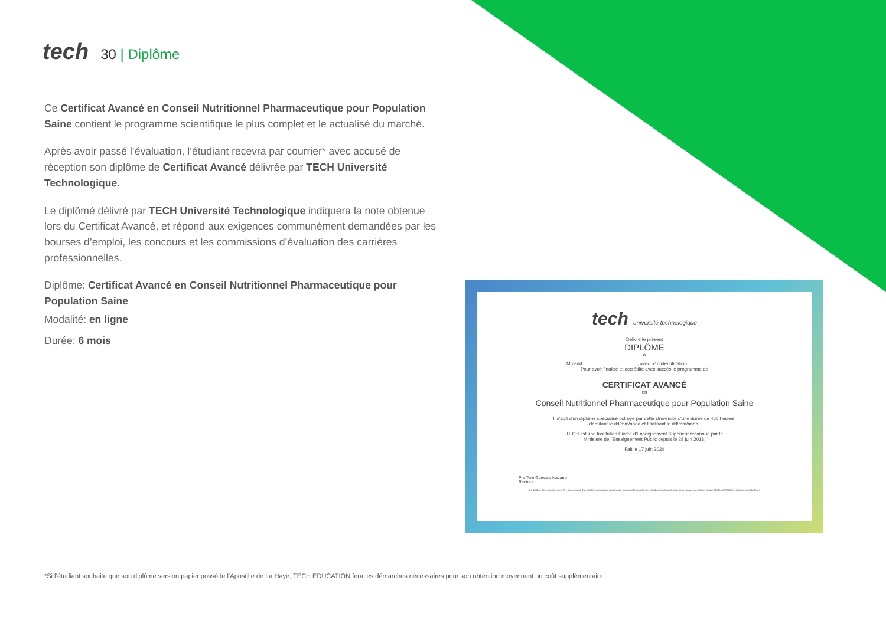tech
30 | Diplôme
Ce Certificat Avancé en Conseil Nutritionnel Pharmaceutique pour Population Saine contient le programme scientifique le plus complet et le actualisé du marché.
Après avoir passé l’évaluation, l’étudiant recevra par courrier* avec accusé de réception son diplôme de Certificat Avancé délivrée par TECH Université Technologique.
Le diplômé délivré par TECH Université Technologique indiquera la note obtenue lors du Certificat Avancé, et répond aux exigences communément demandées par les bourses d’emploi, les concours et les commissions d’évaluation des carrières professionnelles.
Diplôme: Certificat Avancé en Conseil Nutritionnel Pharmaceutique pour Population Saine
Modalité: en ligne
Durée: 6 mois
tech université technologique
Délivre le présent
DIPLÔME
à
Mme/M. ____________________, avec nº d’identification _____________
Pour avoir finalisé et accrédité avec succès le programme de
CERTIFICAT AVANCÉ
en
Conseil Nutritionnel Pharmaceutique pour Population Saine
Il s'agit d'un diplôme spécialisé octroyé par cette Université d'une durée de 450 heures,
débutant le dd/mm/aaaa et finalisant le dd/mm/aaaa.
TECH est une Institution Privée d'Enseignement Supérieur reconnue par le
Ministère de l'Enseignement Public depuis le 28 juin 2018.
Fait le 17 juin 2020
Pre Tere Guevara Navarro
Rectrice
Ce diplôme doit impérativement être accompagné d'un diplôme universitaire reconnu par les autorités compétentes afin d'exercer la profession dans chaque pays. Code Unique TECH: AFWOR23S techtitute.com/diplômes
*Si l’étudiant souhaite que son diplôme version papier possède l’Apostille de La Haye, TECH EDUCATION fera les démarches nécessaires pour son obtention moyennant un coût supplémentaire.